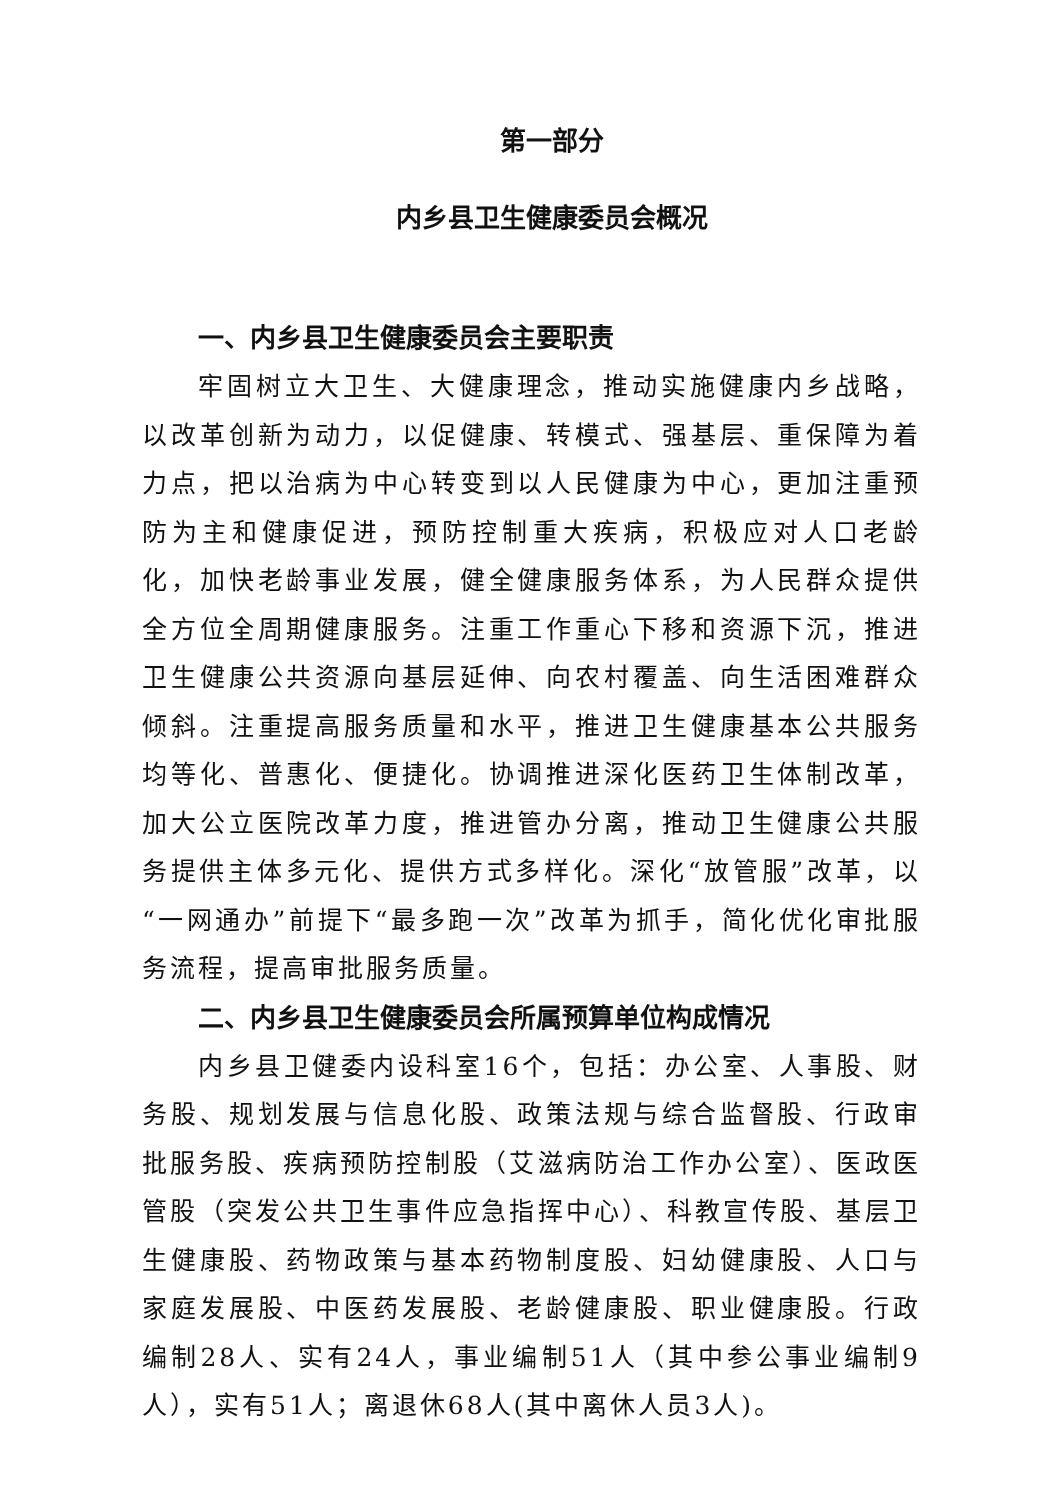第一部分
内乡县卫生健康委员会概况
一、内乡县卫生健康委员会主要职责
牢固树立大卫生、大健康理念，推动实施健康内乡战略，以改革创新为动力，以促健康、转模式、强基层、重保障为着力点，把以治病为中心转变到以人民健康为中心，更加注重预防为主和健康促进，预防控制重大疾病，积极应对人口老龄化，加快老龄事业发展，健全健康服务体系，为人民群众提供全方位全周期健康服务。注重工作重心下移和资源下沉，推进卫生健康公共资源向基层延伸、向农村覆盖、向生活困难群众倾斜。注重提高服务质量和水平，推进卫生健康基本公共服务均等化、普惠化、便捷化。协调推进深化医药卫生体制改革，加大公立医院改革力度，推进管办分离，推动卫生健康公共服务提供主体多元化、提供方式多样化。深化“放管服”改革，以“一网通办”前提下“最多跑一次”改革为抓手，简化优化审批服务流程，提高审批服务质量。
二、内乡县卫生健康委员会所属预算单位构成情况
内乡县卫健委内设科室16个，包括：办公室、人事股、财务股、规划发展与信息化股、政策法规与综合监督股、行政审批服务股、疾病预防控制股（艾滋病防治工作办公室）、医政医管股（突发公共卫生事件应急指挥中心）、科教宣传股、基层卫生健康股、药物政策与基本药物制度股、妇幼健康股、人口与家庭发展股、中医药发展股、老龄健康股、职业健康股。行政编制28人、实有24人，事业编制51人（其中参公事业编制9人），实有51人；离退休68人(其中离休人员3人)。